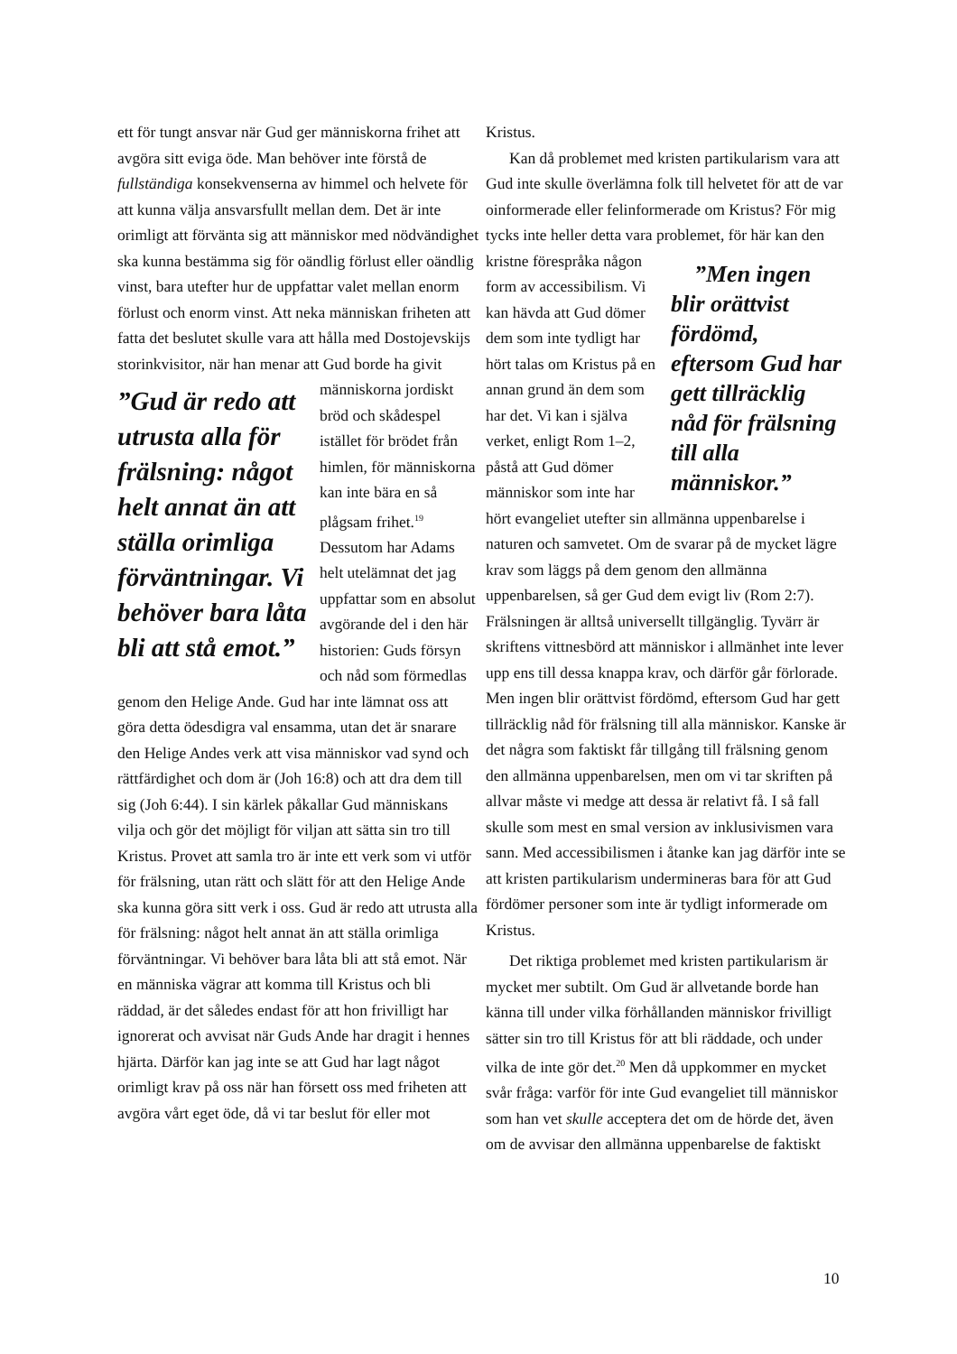ett för tungt ansvar när Gud ger människorna frihet att avgöra sitt eviga öde. Man behöver inte förstå de fullständiga konsekvenserna av himmel och helvete för att kunna välja ansvarsfullt mellan dem. Det är inte orimligt att förvänta sig att människor med nödvändighet ska kunna bestämma sig för oändlig förlust eller oändlig vinst, bara utefter hur de uppfattar valet mellan enorm förlust och enorm vinst. Att neka människan friheten att fatta det beslutet skulle vara att hålla med Dostojevskijs storinkvisitor, när han menar att ”Gud är redo att utrusta alla för frälsning: något helt annat än att ställa orimliga förväntningar. Vi behöver bara låta bli att stå emot.” Gud borde ha givit människorna jordiskt bröd och skådespel istället för brödet från himlen, för människorna kan inte bära en så plågsam frihet.<sup>19</sup> Dessutom har Adams helt utelämnat det jag uppfattar som en absolut avgörande del i den här historien: Guds försyn och nåd som förmedlas genom den Helige Ande. Gud har inte lämnat oss att göra detta ödesdigra val ensamma, utan det är snarare den Helige Andes verk att visa människor vad synd och rättfärdighet och dom är (Joh 16:8) och att dra dem till sig (Joh 6:44). I sin kärlek påkallar Gud människans vilja och gör det möjligt för viljan att sätta sin tro till Kristus. Provet att samla tro är inte ett verk som vi utför för frälsning, utan rätt och slätt för att den Helige Ande ska kunna göra sitt verk i oss. Gud är redo att utrusta alla för frälsning: något helt annat än att ställa orimliga förväntningar. Vi behöver bara låta bli att stå emot. När en människa vägrar att komma till Kristus och bli räddad, är det således endast för att hon frivilligt har ignorerat och avvisat när Guds Ande har dragit i hennes hjärta. Därför kan jag inte se att Gud har lagt något orimligt krav på oss när han försett oss med friheten att avgöra vårt eget öde, då vi tar beslut för eller mot
Kristus.
Kan då problemet med kristen partikularism vara att Gud inte skulle överlämna folk till helvetet för att de var oinformerade eller felinformerade om Kristus? För mig tycks inte heller detta vara problemet, för här kan den kristne förespråka ”Men ingen blir orättvist fördömd, eftersom Gud har gett tillräcklig nåd för frälsning till alla människor.” någon form av accessibilism. Vi kan hävda att Gud dömer dem som inte tydligt har hört talas om Kristus på en annan grund än dem som har det. Vi kan i själva verket, enligt Rom 1–2, påstå att Gud dömer människor som inte har hört evangeliet utefter sin allmänna uppenbarelse i naturen och samvetet. Om de svarar på de mycket lägre krav som läggs på dem genom den allmänna uppenbarelsen, så ger Gud dem evigt liv (Rom 2:7). Frälsningen är alltså universellt tillgänglig. Tyvärr är skriftens vittnesbörd att människor i allmänhet inte lever upp ens till dessa knappa krav, och därför går förlorade. Men ingen blir orättvist fördömd, eftersom Gud har gett tillräcklig nåd för frälsning till alla människor. Kanske är det några som faktiskt får tillgång till frälsning genom den allmänna uppenbarelsen, men om vi tar skriften på allvar måste vi medge att dessa är relativt få. I så fall skulle som mest en smal version av inklusivismen vara sann. Med accessibilismen i åtanke kan jag därför inte se att kristen partikularism undermineras bara för att Gud fördömer personer som inte är tydligt informerade om Kristus.
Det riktiga problemet med kristen partikularism är mycket mer subtilt. Om Gud är allvetande borde han känna till under vilka förhållanden människor frivilligt sätter sin tro till Kristus för att bli räddade, och under vilka de inte gör det.<sup>20</sup> Men då uppkommer en mycket svår fråga: varför för inte Gud evangeliet till människor som han vet skulle acceptera det om de hörde det, även om de avvisar den allmänna uppenbarelse de faktiskt
10